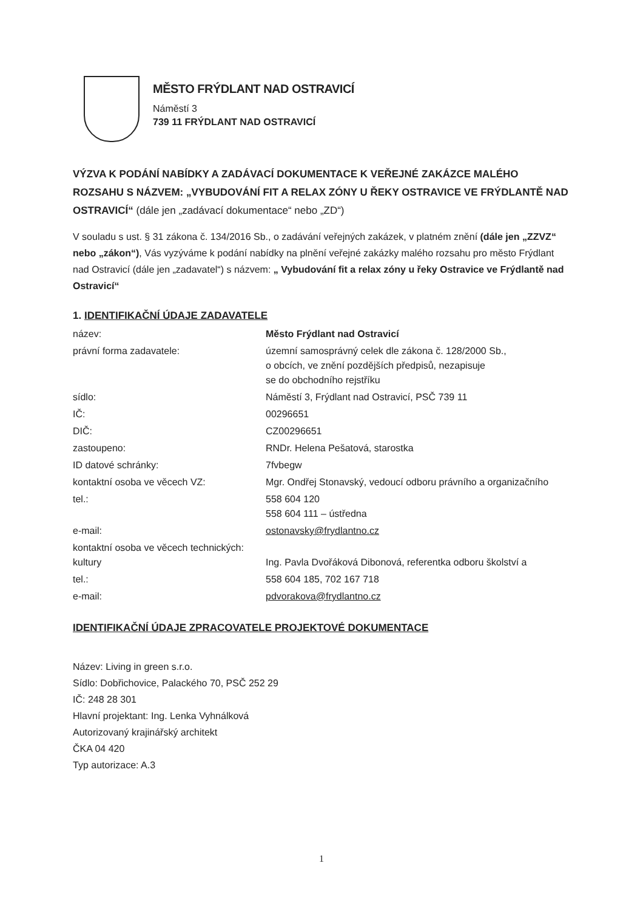MĚSTO FRÝDLANT NAD OSTRAVICÍ
Náměstí 3
739 11 FRÝDLANT NAD OSTRAVICÍ
VÝZVA K PODÁNÍ NABÍDKY A ZADÁVACÍ DOKUMENTACE K VEŘEJNÉ ZAKÁZCE MALÉHO ROZSAHU S NÁZVEM: „VYBUDOVÁNÍ FIT A RELAX ZÓNY U ŘEKY OSTRAVICE VE FRÝDLANTĚ NAD OSTRAVICÍ“ (dále jen „zadávací dokumentace“ nebo „ZD“)
V souladu s ust. § 31 zákona č. 134/2016 Sb., o zadávání veřejných zakázek, v platném znění (dále jen „ZZVZ“ nebo „zákon“), Vás vyzýváme k podání nabídky na plnění veřejné zakázky malého rozsahu pro město Frýdlant nad Ostravicí (dále jen „zadavatel“) s názvem: „ Vybudování fit a relax zóny u řeky Ostravice ve Frýdlantě nad Ostravicí“
1. IDENTIFIKAČNÍ ÚDAJE ZADAVATELE
| název: | Město Frýdlant nad Ostravicí |
| právní forma zadavatele: | územní samosprávný celek dle zákona č. 128/2000 Sb., o obcích, ve znění pozdějších předpisů, nezapisuje se do obchodního rejstříku |
| sídlo: | Náměstí 3, Frýdlant nad Ostravicí, PSČ 739 11 |
| IČ: | 00296651 |
| DIČ: | CZ00296651 |
| zastoupeno: | RNDr. Helena Pešatová, starostka |
| ID datové schránky: | 7fvbegw |
| kontaktní osoba ve věcech VZ: | Mgr. Ondřej Stonavský, vedoucí odboru právního a organizačního |
| tel.: | 558 604 120 558 604 111 – ústředna |
| e-mail: | ostonavsky@frydlantno.cz |
| kontaktní osoba ve věcech technických: kultury | Ing. Pavla Dvořáková Dibonová, referentka odboru školství a |
| tel.: | 558 604 185, 702 167 718 |
| e-mail: | pdvorakova@frydlantno.cz |
IDENTIFIKAČNÍ ÚDAJE ZPRACOVATELE PROJEKTOVÉ DOKUMENTACE
Název: Living in green s.r.o.
Sídlo: Dobřichovice, Palackého 70, PSČ 252 29
IČ: 248 28 301
Hlavní projektant: Ing. Lenka Vyhnálková
Autorizovaný krajinářský architekt
ČKA 04 420
Typ autorizace: A.3
1